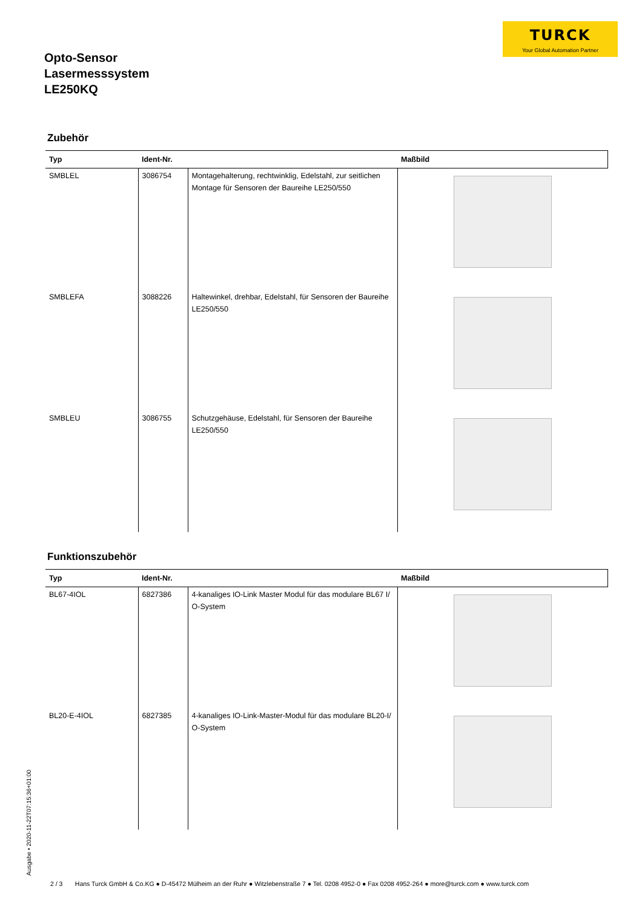TURCK
Your Global Automation Partner
Opto-Sensor
Lasermesssystem
LE250KQ
Zubehör
| Typ | Ident-Nr. | | Maßbild |
| --- | --- | --- | --- |
| SMBLEL | 3086754 | Montagehalterung, rechtwinklig, Edelstahl, zur seitlichen Montage für Sensoren der Baureihe LE250/550 | |
| SMBLEFA | 3088226 | Haltewinkel, drehbar, Edelstahl, für Sensoren der Baureihe LE250/550 | |
| SMBLEU | 3086755 | Schutzgehäuse, Edelstahl, für Sensoren der Baureihe LE250/550 | |
Funktionszubehör
| Typ | Ident-Nr. | | Maßbild |
| --- | --- | --- | --- |
| BL67-4IOL | 6827386 | 4-kanaliges IO-Link Master Modul für das modulare BL67 I/ O-System | |
| BL20-E-4IOL | 6827385 | 4-kanaliges IO-Link-Master-Modul für das modulare BL20-I/ O-System | |
Ausgabe • 2020-11-22T07:15:36+01:00
2 / 3 Hans Turck GmbH & Co.KG ● D-45472 Mülheim an der Ruhr ● Witzlebenstraße 7 ● Tel. 0208 4952-0 ● Fax 0208 4952-264 ● more@turck.com ● www.turck.com